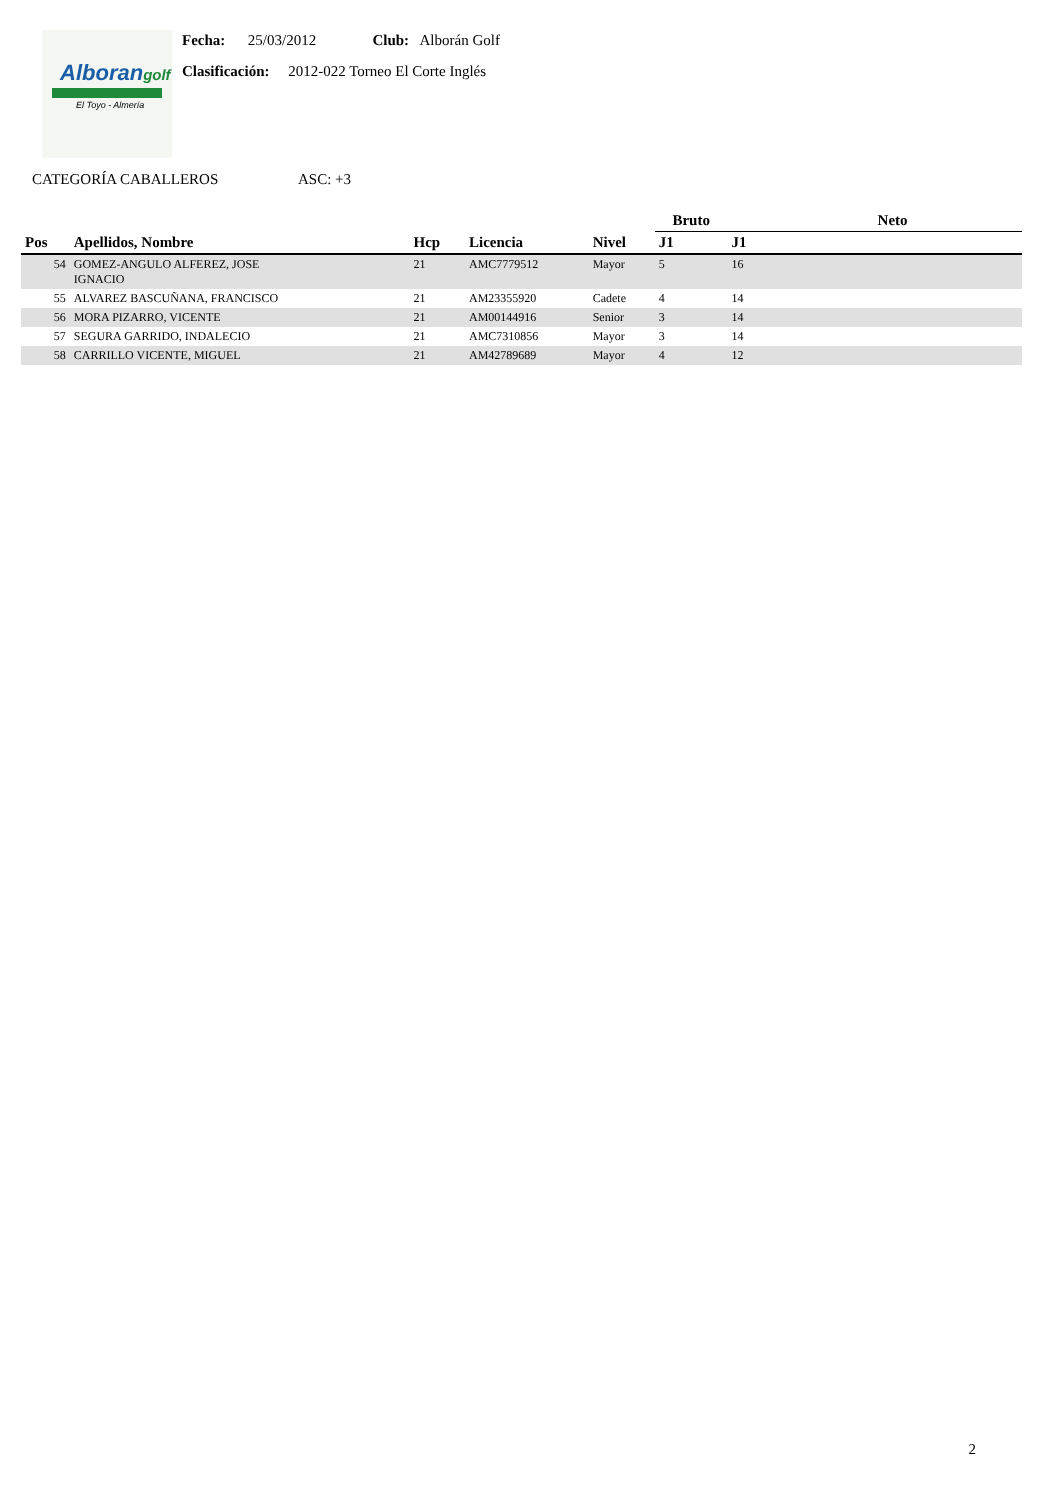Alborangolf
El Toyo - Almería
Fecha: 25/03/2012 Club: Alborán Golf
Clasificación: 2012-022 Torneo El Corte Inglés
CATEGORÍA CABALLEROS ASC: +3
| | | | | | Bruto | Neto | |
| --- | --- | --- | --- | --- | --- | --- | --- |
| Pos | Apellidos, Nombre | Hcp | Licencia | Nivel | J1 | J1 | |
| 54 | GOMEZ-ANGULO ALFEREZ, JOSE IGNACIO | 21 | AMC7779512 | Mayor | 5 | 16 | |
| 55 | ALVAREZ BASCUÑANA, FRANCISCO | 21 | AM23355920 | Cadete | 4 | 14 | |
| 56 | MORA PIZARRO, VICENTE | 21 | AM00144916 | Senior | 3 | 14 | |
| 57 | SEGURA GARRIDO, INDALECIO | 21 | AMC7310856 | Mayor | 3 | 14 | |
| 58 | CARRILLO VICENTE, MIGUEL | 21 | AM42789689 | Mayor | 4 | 12 | |
2